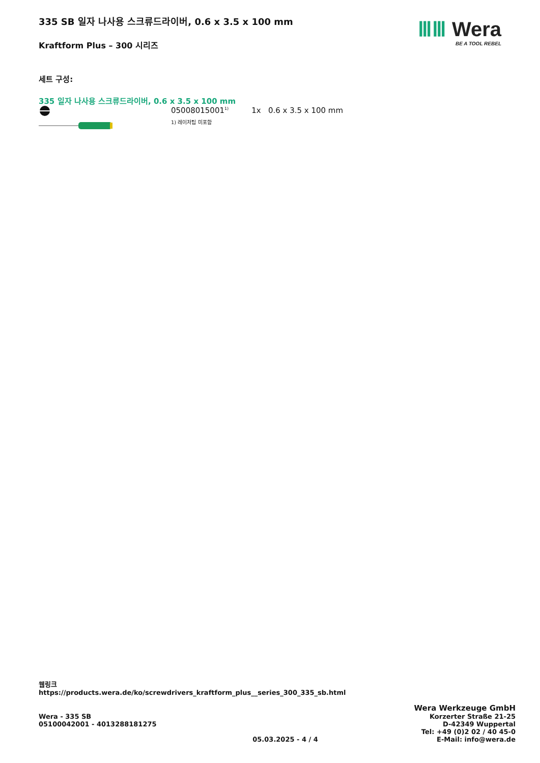335 SB 일자 나사용 스크류드라이버, 0.6 x 3.5 x 100 mm
Kraftform Plus – 300 시리즈
ⅢⅢ Wera
BE A TOOL REBEL
세트 구성:
335 일자 나사용 스크류드라이버, 0.6 x 3.5 x 100 mm
05008015001<sup>1)</sup> 1x 0.6 x 3.5 x 100 mm
1) 레이저팁 미포함
웹링크
https://products.wera.de/ko/screwdrivers_kraftform_plus__series_300_335_sb.html
Wera - 335 SB
05100042001 - 4013288181275
05.03.2025 - 4 / 4
Wera Werkzeuge GmbH
Korzerter Straße 21-25
D-42349 Wuppertal
Tel: +49 (0)2 02 / 40 45-0
E-Mail: info@wera.de